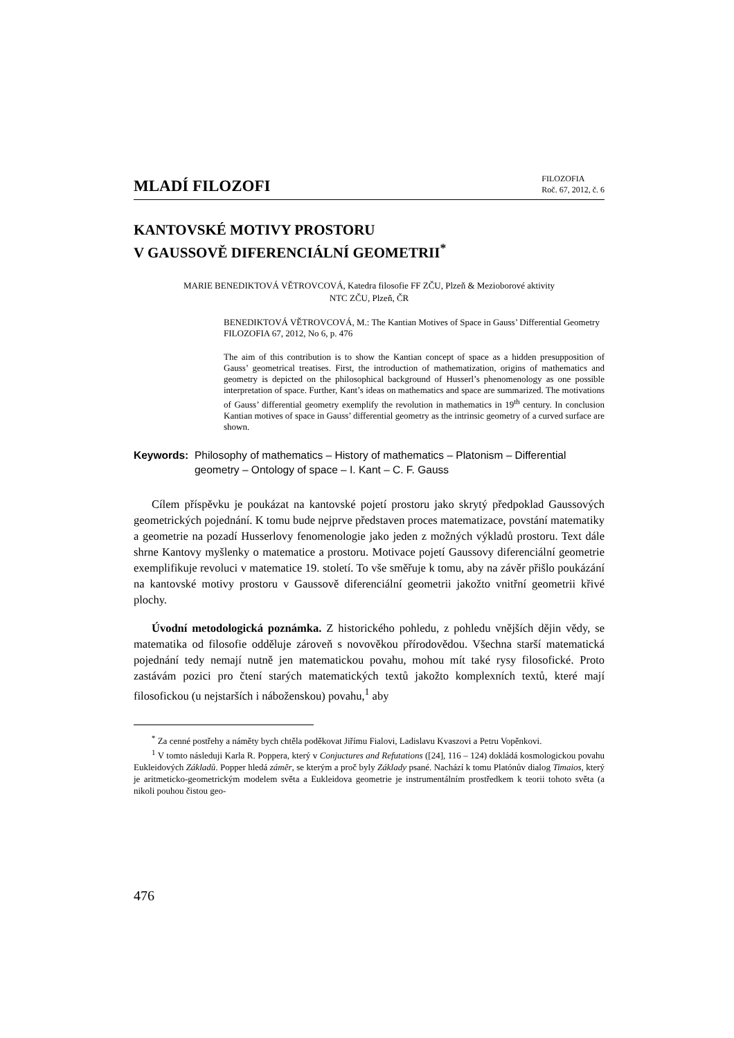MLADÍ FILOZOFI
FILOZOFIA
Roč. 67, 2012, č. 6
KANTOVSKÉ MOTIVY PROSTORU
V GAUSSOVĚ DIFERENCIÁLNÍ GEOMETRII<sup>*</sup>
MARIE BENEDIKTOVÁ VĚTROVCOVÁ, Katedra filosofie FF ZČU, Plzeň & Mezioborové aktivity
NTC ZČU, Plzeň, ČR
BENEDIKTOVÁ VĚTROVCOVÁ, M.: The Kantian Motives of Space in Gauss’ Differential Geometry
FILOZOFIA 67, 2012, No 6, p. 476
The aim of this contribution is to show the Kantian concept of space as a hidden presupposition of Gauss’ geometrical treatises. First, the introduction of mathematization, origins of mathematics and geometry is depicted on the philosophical background of Husserl’s phenomenology as one possible interpretation of space. Further, Kant’s ideas on mathematics and space are summarized. The motivations of Gauss’ differential geometry exemplify the revolution in mathematics in 19<sup>th</sup> century. In conclusion Kantian motives of space in Gauss’ differential geometry as the intrinsic geometry of a curved surface are shown.
Keywords: Philosophy of mathematics – History of mathematics – Platonism – Differential geometry – Ontology of space – I. Kant – C. F. Gauss
Cílem příspěvku je poukázat na kantovské pojetí prostoru jako skrytý předpoklad Gaussových geometrických pojednání. K tomu bude nejprve představen proces matematizace, povstání matematiky a geometrie na pozadí Husserlovy fenomenologie jako jeden z možných výkladů prostoru. Text dále shrne Kantovy myšlenky o matematice a prostoru. Motivace pojetí Gaussovy diferenciální geometrie exemplifikuje revoluci v matematice 19. století. To vše směřuje k tomu, aby na závěr přišlo poukázání na kantovské motivy prostoru v Gaussově diferenciální geometrii jakožto vnitřní geometrii křivé plochy.
Úvodní metodologická poznámka. Z historického pohledu, z pohledu vnějších dějin vědy, se matematika od filosofie odděluje zároveň s novověkou přírodovědou. Všechna starší matematická pojednání tedy nemají nutně jen matematickou povahu, mohou mít také rysy filosofické. Proto zastávám pozici pro čtení starých matematických textů jakožto komplexních textů, které mají filosofickou (u nejstarších i náboženskou) povahu,<sup>1</sup> aby
<sup>*</sup> Za cenné postřehy a náměty bych chtěla poděkovat Jiřímu Fialovi, Ladislavu Kvaszovi a Petru Vopěnkovi.
<sup>1</sup> V tomto následuji Karla R. Poppera, který v Conjuctures and Refutations ([24], 116 – 124) dokládá kosmologickou povahu Eukleidových Základů. Popper hledá záměr, se kterým a proč byly Základy psané. Nachází k tomu Platónův dialog Timaios, který je aritmeticko-geometrickým modelem světa a Eukleidova geometrie je instrumentálním prostředkem k teorii tohoto světa (a nikoli pouhou čistou geo-
476